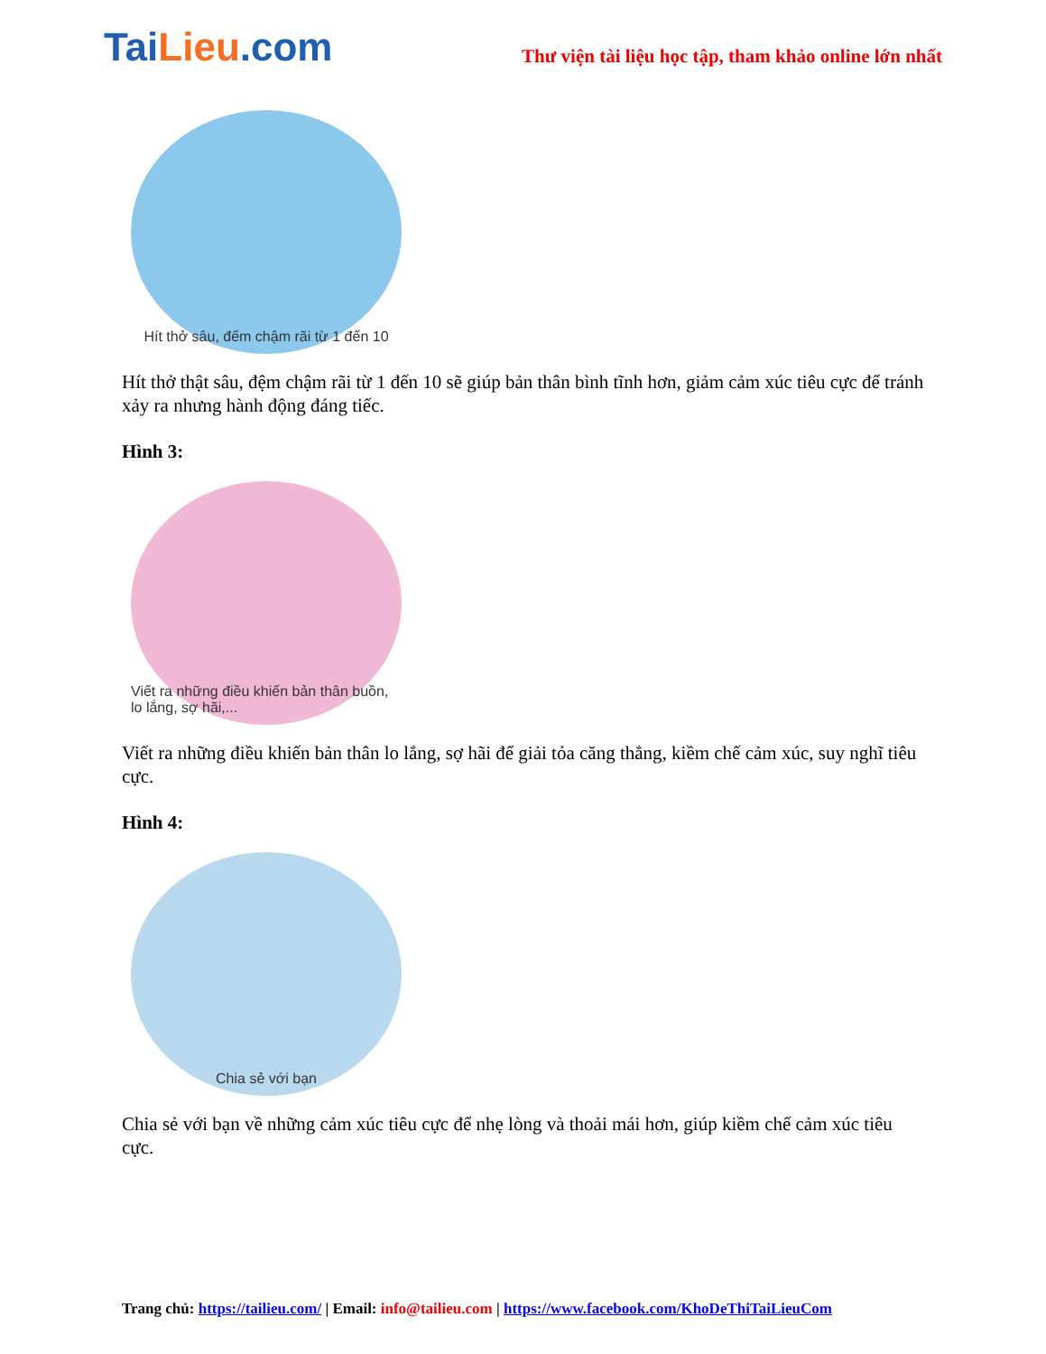TaiLieu.com
Thư viện tài liệu học tập, tham khảo online lớn nhất
Hít thở sâu, đếm chậm rãi từ 1 đến 10
Hít thở thật sâu, đệm chậm rãi từ 1 đến 10 sẽ giúp bản thân bình tĩnh hơn, giảm cảm xúc tiêu cực để tránh xảy ra nhưng hành động đáng tiếc.
Hình 3:
Viết ra những điều khiến bản thân buồn, lo lắng, sợ hãi,...
Viết ra những điều khiến bản thân lo lắng, sợ hãi để giải tỏa căng thẳng, kiềm chế cảm xúc, suy nghĩ tiêu cực.
Hình 4:
Chia sẻ với bạn
Chia sẻ với bạn về những cảm xúc tiêu cực để nhẹ lòng và thoải mái hơn, giúp kiềm chế cảm xúc tiêu cực.
Trang chủ: https://tailieu.com/ | Email: info@tailieu.com | https://www.facebook.com/KhoDeThiTaiLieuCom